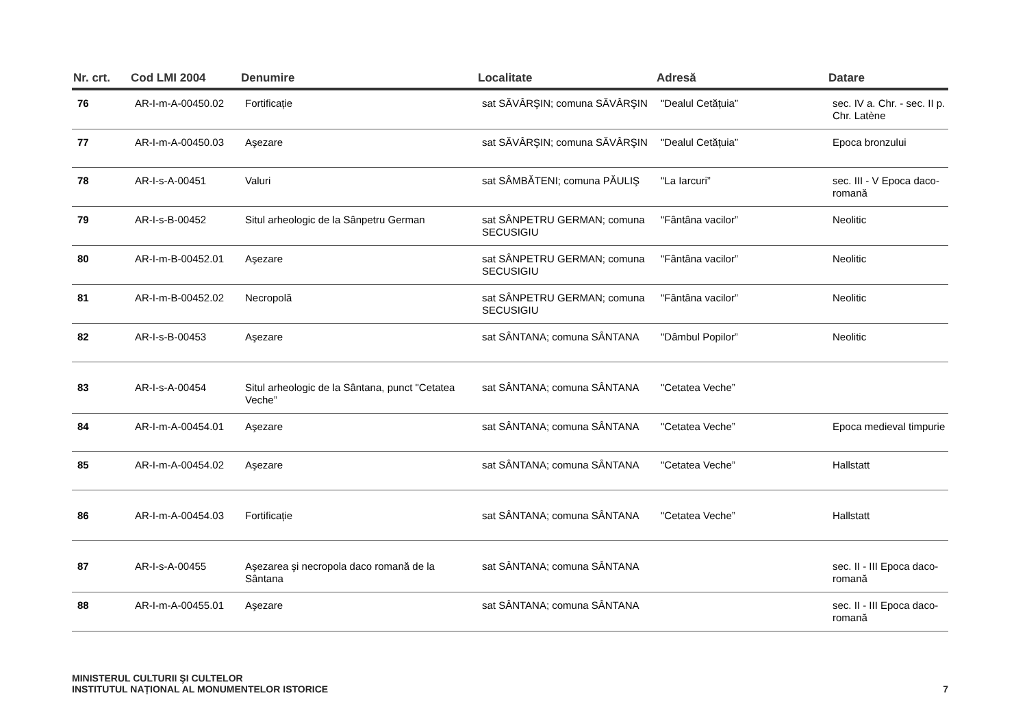| Nr. crt. | Cod LMI 2004 | Denumire | Localitate | Adresă | Datare |
| --- | --- | --- | --- | --- | --- |
| 76 | AR-I-m-A-00450.02 | Fortificație | sat SĂVÂRŞIN; comuna SĂVÂRŞIN | "Dealul Cetățuia” | sec. IV a. Chr. - sec. II p. Chr. Latène |
| 77 | AR-I-m-A-00450.03 | Aşezare | sat SĂVÂRŞIN; comuna SĂVÂRŞIN | "Dealul Cetățuia” | Epoca bronzului |
| 78 | AR-I-s-A-00451 | Valuri | sat SÂMBĂTENI; comuna PĂULIŞ | "La Iarcuri” | sec. III - V Epoca daco-romană |
| 79 | AR-I-s-B-00452 | Situl arheologic de la Sânpetru German | sat SÂNPETRU GERMAN; comuna SECUSIGIU | "Fântâna vacilor” | Neolitic |
| 80 | AR-I-m-B-00452.01 | Aşezare | sat SÂNPETRU GERMAN; comuna SECUSIGIU | "Fântâna vacilor” | Neolitic |
| 81 | AR-I-m-B-00452.02 | Necropolă | sat SÂNPETRU GERMAN; comuna SECUSIGIU | "Fântâna vacilor” | Neolitic |
| 82 | AR-I-s-B-00453 | Aşezare | sat SÂNTANA; comuna SÂNTANA | "Dâmbul Popilor” | Neolitic |
| 83 | AR-I-s-A-00454 | Situl arheologic de la Sântana, punct "Cetatea Veche” | sat SÂNTANA; comuna SÂNTANA | "Cetatea Veche” | |
| 84 | AR-I-m-A-00454.01 | Aşezare | sat SÂNTANA; comuna SÂNTANA | "Cetatea Veche” | Epoca medieval timpurie |
| 85 | AR-I-m-A-00454.02 | Aşezare | sat SÂNTANA; comuna SÂNTANA | "Cetatea Veche” | Hallstatt |
| 86 | AR-I-m-A-00454.03 | Fortificație | sat SÂNTANA; comuna SÂNTANA | "Cetatea Veche” | Hallstatt |
| 87 | AR-I-s-A-00455 | Aşezarea şi necropola daco romană de la Sântana | sat SÂNTANA; comuna SÂNTANA | | sec. II - III Epoca daco-romană |
| 88 | AR-I-m-A-00455.01 | Aşezare | sat SÂNTANA; comuna SÂNTANA | | sec. II - III Epoca daco-romană |
MINISTERUL CULTURII ŞI CULTELOR
INSTITUTUL NAȚIONAL AL MONUMENTELOR ISTORICE
7